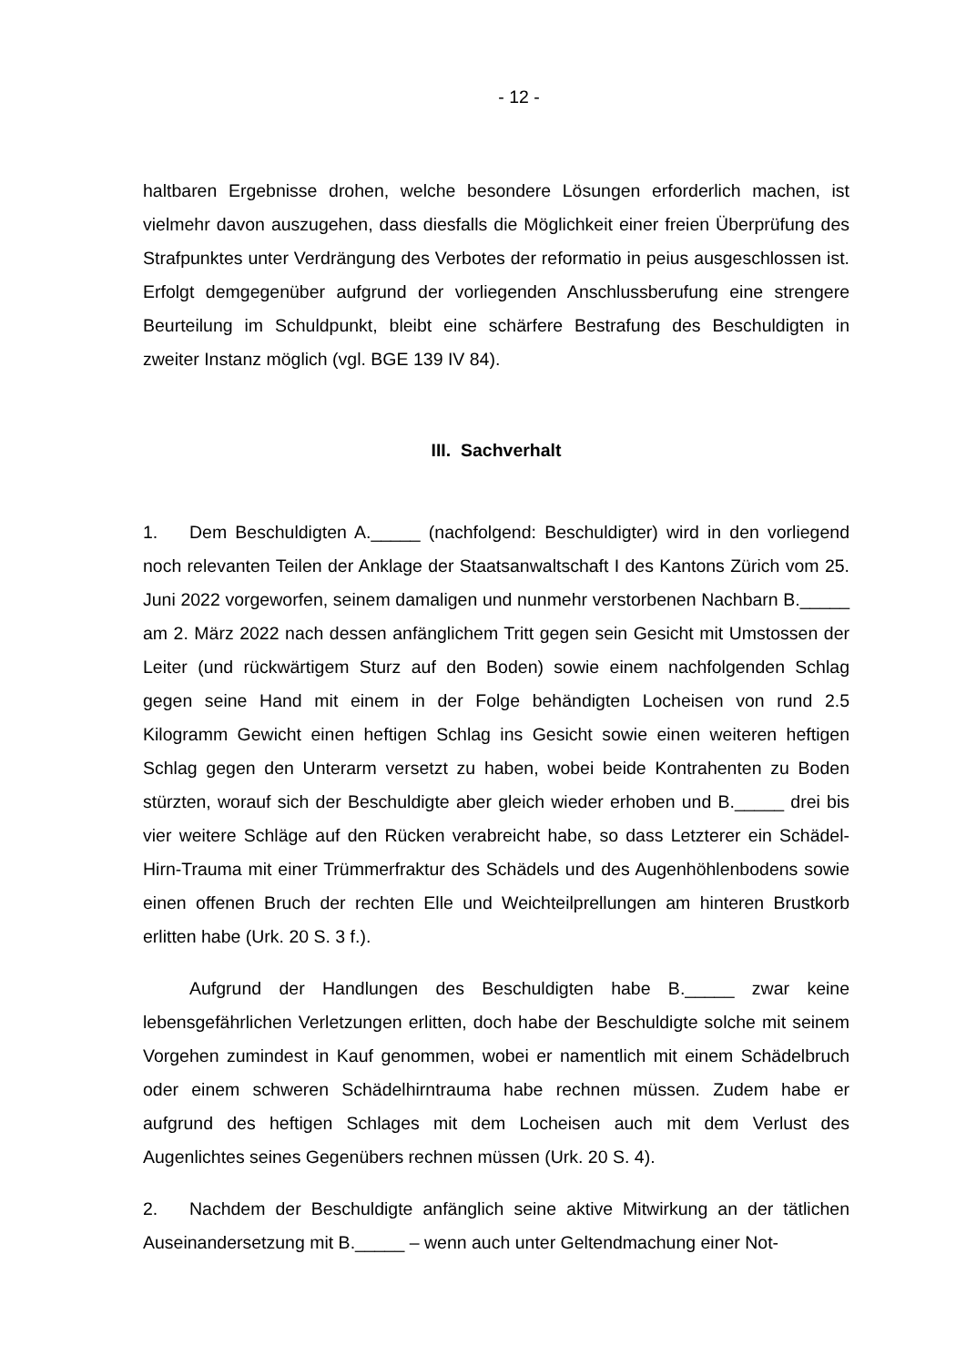- 12 -
haltbaren Ergebnisse drohen, welche besondere Lösungen erforderlich machen, ist vielmehr davon auszugehen, dass diesfalls die Möglichkeit einer freien Überprüfung des Strafpunktes unter Verdrängung des Verbotes der reformatio in peius ausgeschlossen ist. Erfolgt demgegenüber aufgrund der vorliegenden Anschlussberufung eine strengere Beurteilung im Schuldpunkt, bleibt eine schärfere Bestrafung des Beschuldigten in zweiter Instanz möglich (vgl. BGE 139 IV 84).
III. Sachverhalt
1. Dem Beschuldigten A._____ (nachfolgend: Beschuldigter) wird in den vorliegend noch relevanten Teilen der Anklage der Staatsanwaltschaft I des Kantons Zürich vom 25. Juni 2022 vorgeworfen, seinem damaligen und nunmehr verstorbenen Nachbarn B._____ am 2. März 2022 nach dessen anfänglichem Tritt gegen sein Gesicht mit Umstossen der Leiter (und rückwärtigem Sturz auf den Boden) sowie einem nachfolgenden Schlag gegen seine Hand mit einem in der Folge behändigten Locheisen von rund 2.5 Kilogramm Gewicht einen heftigen Schlag ins Gesicht sowie einen weiteren heftigen Schlag gegen den Unterarm versetzt zu haben, wobei beide Kontrahenten zu Boden stürzten, worauf sich der Beschuldigte aber gleich wieder erhoben und B._____ drei bis vier weitere Schläge auf den Rücken verabreicht habe, so dass Letzterer ein Schädel-Hirn-Trauma mit einer Trümmerfraktur des Schädels und des Augenhöhlenbodens sowie einen offenen Bruch der rechten Elle und Weichteilprellungen am hinteren Brustkorb erlitten habe (Urk. 20 S. 3 f.).
Aufgrund der Handlungen des Beschuldigten habe B._____ zwar keine lebensgefährlichen Verletzungen erlitten, doch habe der Beschuldigte solche mit seinem Vorgehen zumindest in Kauf genommen, wobei er namentlich mit einem Schädelbruch oder einem schweren Schädelhirntrauma habe rechnen müssen. Zudem habe er aufgrund des heftigen Schlages mit dem Locheisen auch mit dem Verlust des Augenlichtes seines Gegenübers rechnen müssen (Urk. 20 S. 4).
2. Nachdem der Beschuldigte anfänglich seine aktive Mitwirkung an der tätlichen Auseinandersetzung mit B._____ – wenn auch unter Geltendmachung einer Not-